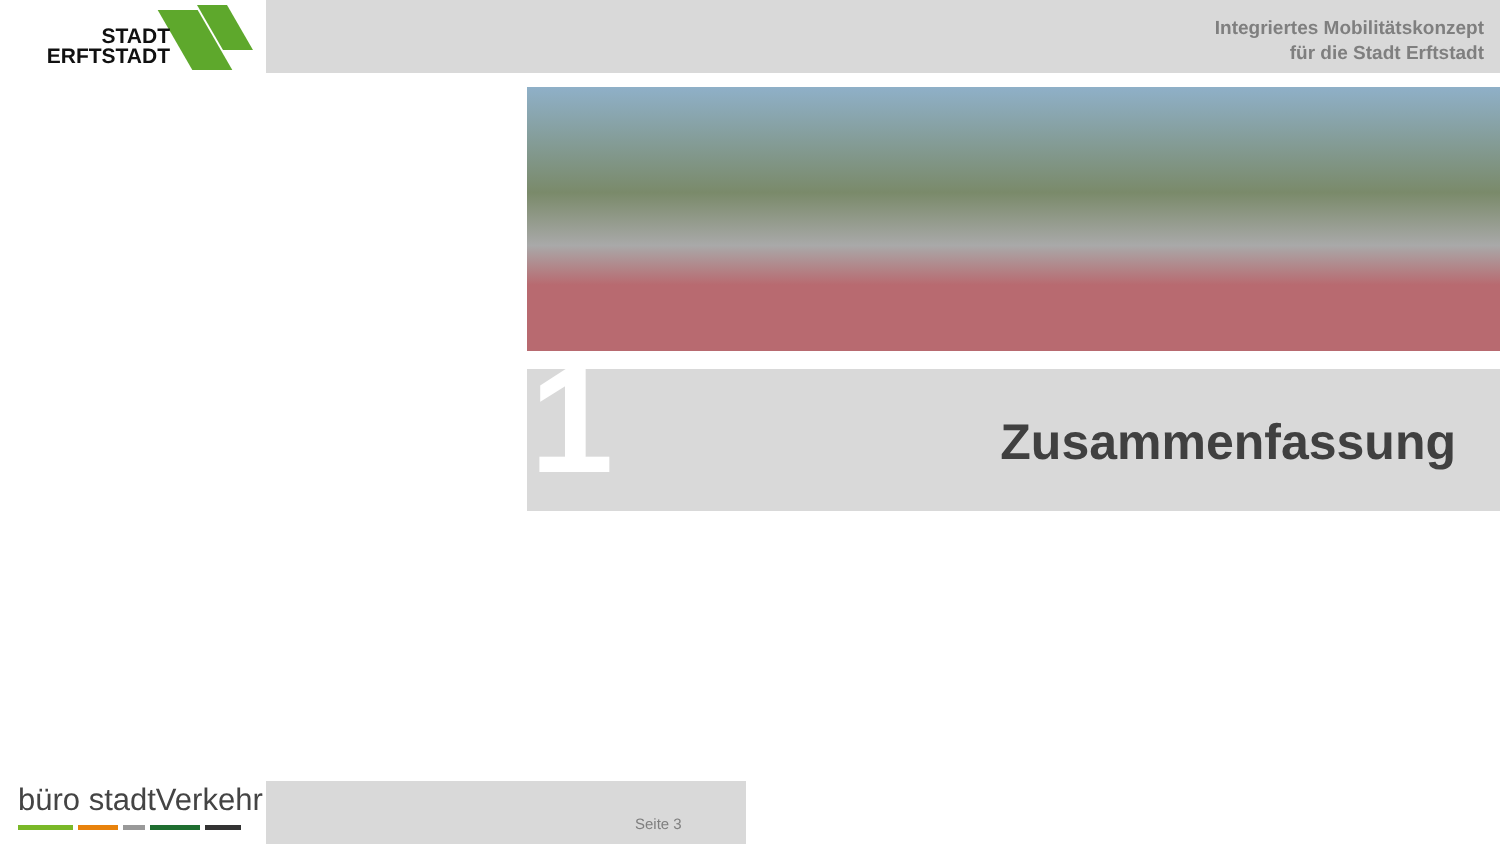STADT
ERFTSTADT
Integriertes Mobilitätskonzept
für die Stadt Erftstadt
Zusammenfassung 1
büro stadtVerkehr Seite 3